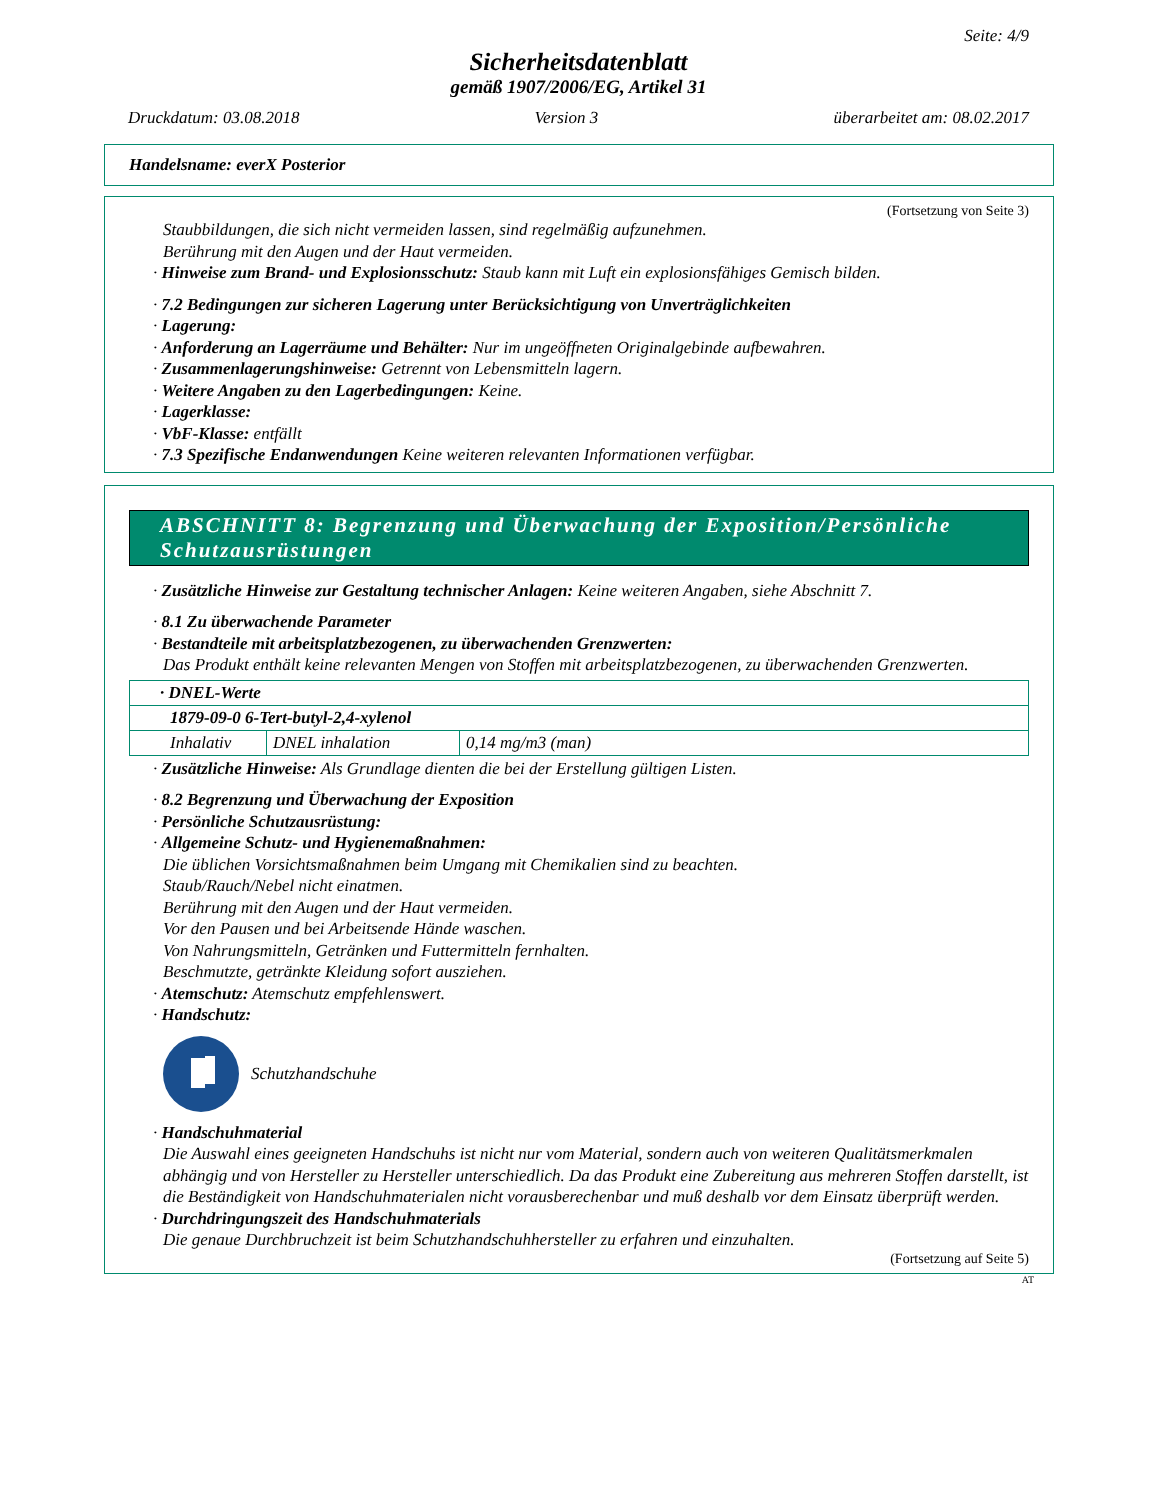Seite: 4/9
Sicherheitsdatenblatt
gemäß 1907/2006/EG, Artikel 31
Druckdatum: 03.08.2018 Version 3 überarbeitet am: 08.02.2017
Handelsname: everX Posterior
(Fortsetzung von Seite 3)
Staubbildungen, die sich nicht vermeiden lassen, sind regelmäßig aufzunehmen.
Berührung mit den Augen und der Haut vermeiden.
· Hinweise zum Brand- und Explosionsschutz: Staub kann mit Luft ein explosionsfähiges Gemisch bilden.
· 7.2 Bedingungen zur sicheren Lagerung unter Berücksichtigung von Unverträglichkeiten
· Lagerung:
· Anforderung an Lagerräume und Behälter: Nur im ungeöffneten Originalgebinde aufbewahren.
· Zusammenlagerungshinweise: Getrennt von Lebensmitteln lagern.
· Weitere Angaben zu den Lagerbedingungen: Keine.
· Lagerklasse:
· VbF-Klasse: entfällt
· 7.3 Spezifische Endanwendungen Keine weiteren relevanten Informationen verfügbar.
ABSCHNITT 8: Begrenzung und Überwachung der Exposition/Persönliche Schutzausrüstungen
· Zusätzliche Hinweise zur Gestaltung technischer Anlagen: Keine weiteren Angaben, siehe Abschnitt 7.
· 8.1 Zu überwachende Parameter
· Bestandteile mit arbeitsplatzbezogenen, zu überwachenden Grenzwerten:
Das Produkt enthält keine relevanten Mengen von Stoffen mit arbeitsplatzbezogenen, zu überwachenden Grenzwerten.
| · DNEL-Werte | | |
| 1879-09-0 6-Tert-butyl-2,4-xylenol | | |
| Inhalativ | DNEL inhalation | 0,14 mg/m3 (man) |
· Zusätzliche Hinweise: Als Grundlage dienten die bei der Erstellung gültigen Listen.
· 8.2 Begrenzung und Überwachung der Exposition
· Persönliche Schutzausrüstung:
· Allgemeine Schutz- und Hygienemaßnahmen:
Die üblichen Vorsichtsmaßnahmen beim Umgang mit Chemikalien sind zu beachten.
Staub/Rauch/Nebel nicht einatmen.
Berührung mit den Augen und der Haut vermeiden.
Vor den Pausen und bei Arbeitsende Hände waschen.
Von Nahrungsmitteln, Getränken und Futtermitteln fernhalten.
Beschmutzte, getränkte Kleidung sofort ausziehen.
· Atemschutz: Atemschutz empfehlenswert.
· Handschutz:
Schutzhandschuhe
· Handschuhmaterial
Die Auswahl eines geeigneten Handschuhs ist nicht nur vom Material, sondern auch von weiteren Qualitätsmerkmalen abhängig und von Hersteller zu Hersteller unterschiedlich. Da das Produkt eine Zubereitung aus mehreren Stoffen darstellt, ist die Beständigkeit von Handschuhmaterialen nicht vorausberechenbar und muß deshalb vor dem Einsatz überprüft werden.
· Durchdringungszeit des Handschuhmaterials
Die genaue Durchbruchzeit ist beim Schutzhandschuhhersteller zu erfahren und einzuhalten.
(Fortsetzung auf Seite 5)
AT